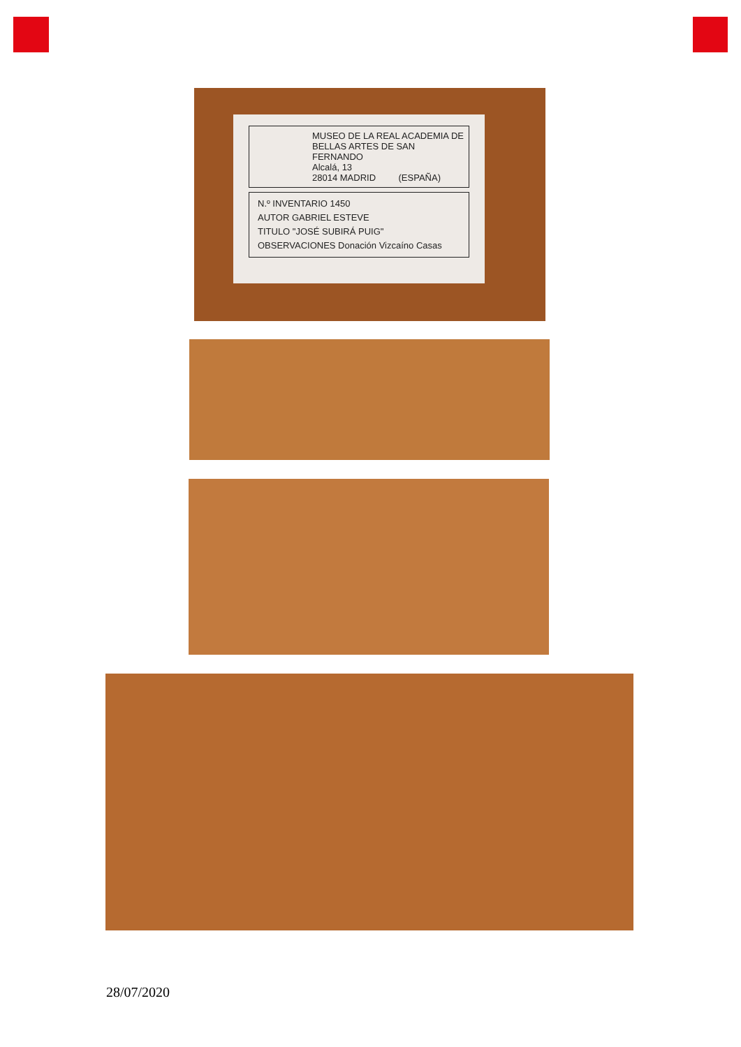MUSEO DE LA REAL ACADEMIA DE
BELLAS ARTES DE SAN FERNANDO
Alcalá, 13
28014 MADRID (ESPAÑA)
N.º INVENTARIO 1450
AUTOR GABRIEL ESTEVE
TITULO "JOSÉ SUBIRÁ PUIG"
OBSERVACIONES Donación Vizcaíno Casas
28/07/2020